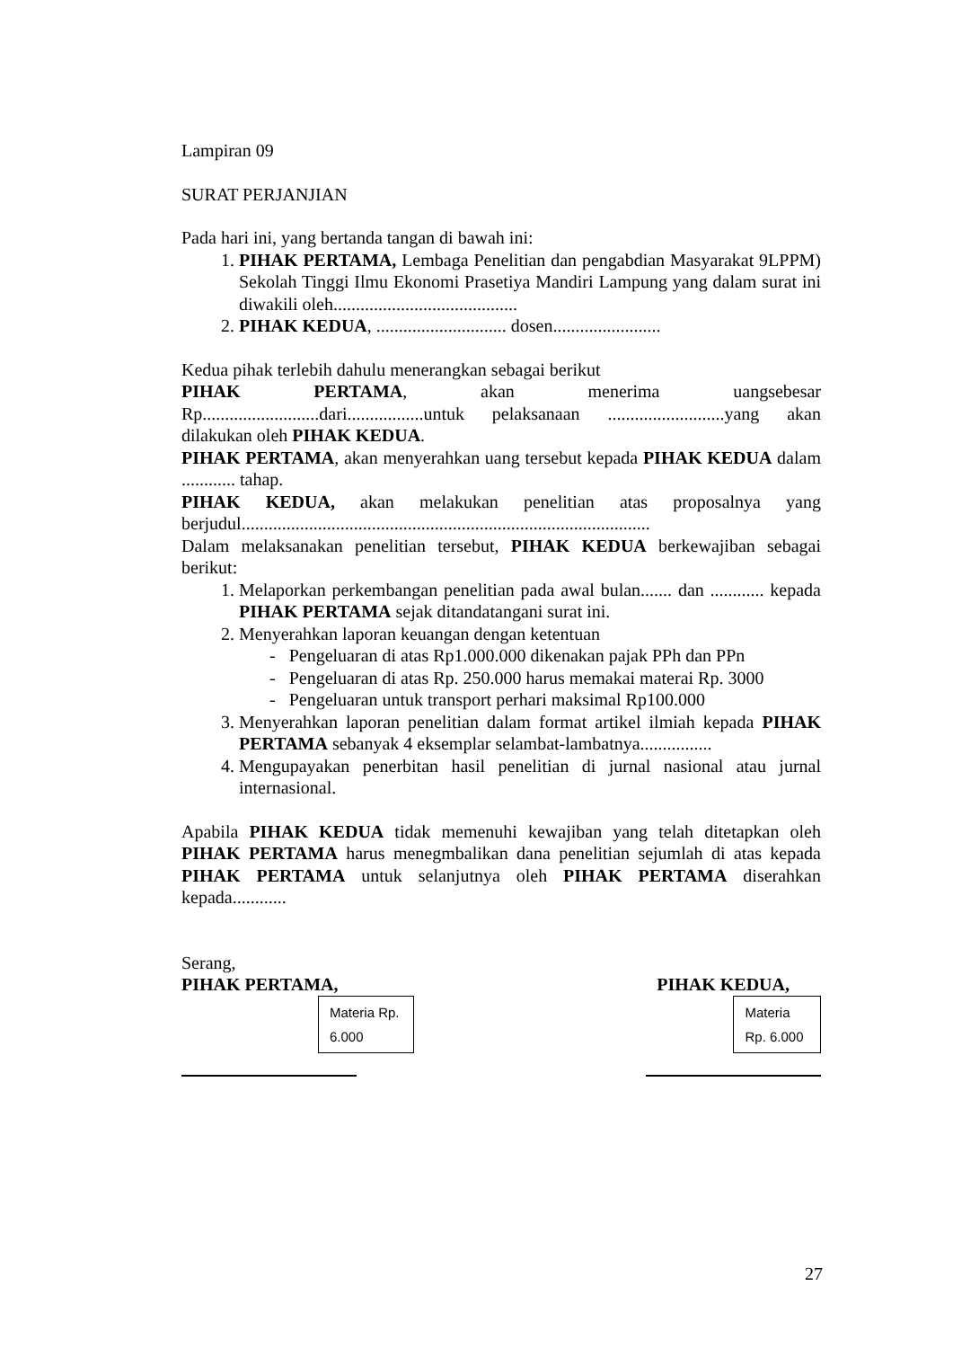Lampiran 09
SURAT PERJANJIAN
Pada hari ini, yang bertanda tangan di bawah ini:
1. PIHAK PERTAMA, Lembaga Penelitian dan pengabdian Masyarakat 9LPPM) Sekolah Tinggi Ilmu Ekonomi Prasetiya Mandiri Lampung yang dalam surat ini diwakili oleh.........................................
2. PIHAK KEDUA, ............................. dosen........................
Kedua pihak terlebih dahulu menerangkan sebagai berikut
PIHAK PERTAMA, akan menerima uangsebesar Rp..........................dari.................untuk pelaksanaan ..........................yang akan dilakukan oleh PIHAK KEDUA.
PIHAK PERTAMA, akan menyerahkan uang tersebut kepada PIHAK KEDUA dalam ............ tahap.
PIHAK KEDUA, akan melakukan penelitian atas proposalnya yang berjudul...........................................................................................
Dalam melaksanakan penelitian tersebut, PIHAK KEDUA berkewajiban sebagai berikut:
1. Melaporkan perkembangan penelitian pada awal bulan....... dan ............ kepada PIHAK PERTAMA sejak ditandatangani surat ini.
2. Menyerahkan laporan keuangan dengan ketentuan
- Pengeluaran di atas Rp1.000.000 dikenakan pajak PPh dan PPn
- Pengeluaran di atas Rp. 250.000 harus memakai materai Rp. 3000
- Pengeluaran untuk transport perhari maksimal Rp100.000
3. Menyerahkan laporan penelitian dalam format artikel ilmiah kepada PIHAK PERTAMA sebanyak 4 eksemplar selambat-lambatnya................
4. Mengupayakan penerbitan hasil penelitian di jurnal nasional atau jurnal internasional.
Apabila PIHAK KEDUA tidak memenuhi kewajiban yang telah ditetapkan oleh PIHAK PERTAMA harus menegmbalikan dana penelitian sejumlah di atas kepada PIHAK PERTAMA untuk selanjutnya oleh PIHAK PERTAMA diserahkan kepada............
Serang,
PIHAK PERTAMA, PIHAK KEDUA,
Materia Rp. 6.000
Materia Rp. 6.000
27